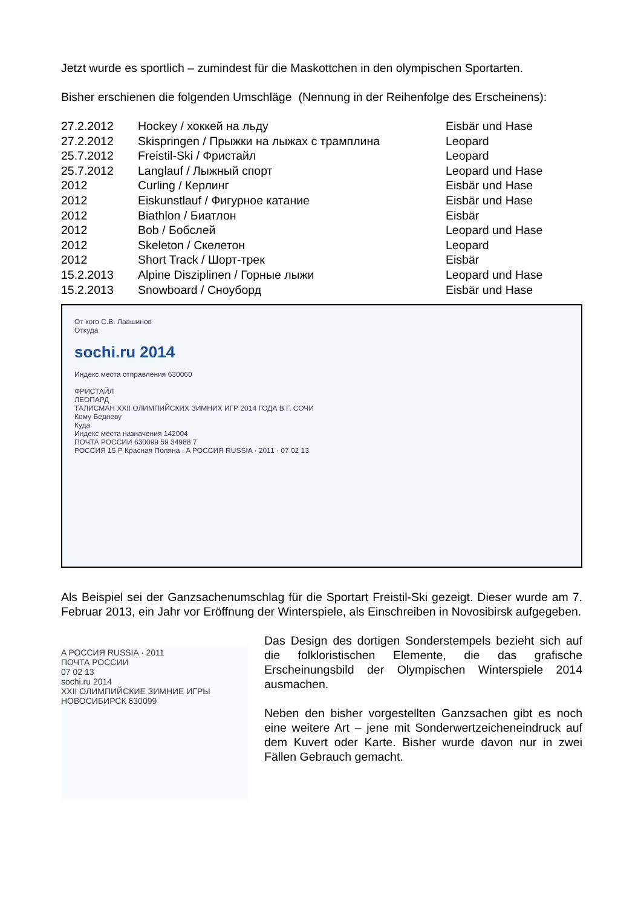Jetzt wurde es sportlich – zumindest für die Maskottchen in den olympischen Sportarten.
Bisher erschienen die folgenden Umschläge (Nennung in der Reihenfolge des Erscheinens):
| 27.2.2012 | Hockey / хоккей на льду | Eisbär und Hase |
| 27.2.2012 | Skispringen / Прыжки на лыжах с трамплина | Leopard |
| 25.7.2012 | Freistil-Ski / Фристайл | Leopard |
| 25.7.2012 | Langlauf / Лыжный спорт | Leopard und Hase |
| 2012 | Curling / Керлинг | Eisbär und Hase |
| 2012 | Eiskunstlauf / Фигурное катание | Eisbär und Hase |
| 2012 | Biathlon / Биатлон | Eisbär |
| 2012 | Bob / Бобслей | Leopard und Hase |
| 2012 | Skeleton / Скелетон | Leopard |
| 2012 | Short Track / Шорт-трек | Eisbär |
| 15.2.2013 | Alpine Disziplinen / Горные лыжи | Leopard und Hase |
| 15.2.2013 | Snowboard / Сноуборд | Eisbär und Hase |
От кого С.В. Лавшинов
Откуда
sochi.ru 2014
Индекс места отправления 630060
ФРИСТАЙЛ
ЛЕОПАРД
ТАЛИСМАН XXII ОЛИМПИЙСКИХ ЗИМНИХ ИГР 2014 ГОДА В Г. СОЧИ
Кому Бедневу
Куда
Индекс места назначения 142004
ПОЧТА РОССИИ 630099 59 34988 7
РОССИЯ 15 Р Красная Поляна · A РОССИЯ RUSSIA · 2011 · 07 02 13
Als Beispiel sei der Ganzsachenumschlag für die Sportart Freistil-Ski gezeigt. Dieser wurde am 7. Februar 2013, ein Jahr vor Eröffnung der Winterspiele, als Einschreiben in Novosibirsk aufgegeben.
A РОССИЯ RUSSIA · 2011
ПОЧТА РОССИИ
07 02 13
sochi.ru 2014
XXII ОЛИМПИЙСКИЕ ЗИМНИЕ ИГРЫ НОВОСИБИРСК 630099
Das Design des dortigen Sonderstempels bezieht sich auf die folkloristischen Elemente, die das grafische Erscheinungsbild der Olympischen Winterspiele 2014 ausmachen.
Neben den bisher vorgestellten Ganzsachen gibt es noch eine weitere Art – jene mit Sonderwertzeicheneindruck auf dem Kuvert oder Karte. Bisher wurde davon nur in zwei Fällen Gebrauch gemacht.